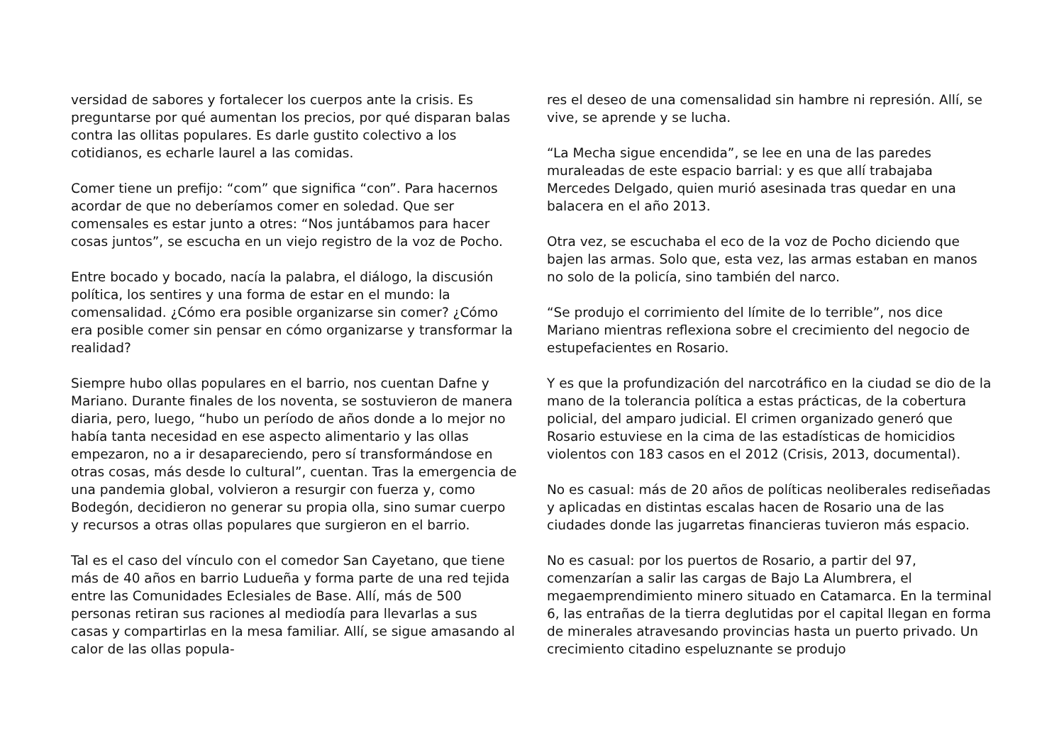versidad de sabores y fortalecer los cuerpos ante la crisis. Es preguntarse por qué aumentan los precios, por qué disparan balas contra las ollitas populares. Es darle gustito colectivo a los cotidianos, es echarle laurel a las comidas.
Comer tiene un prefijo: “com” que significa “con”. Para hacernos acordar de que no deberíamos comer en soledad. Que ser comensales es estar junto a otres: “Nos juntábamos para hacer cosas juntos”, se escucha en un viejo registro de la voz de Pocho.
Entre bocado y bocado, nacía la palabra, el diálogo, la discusión política, los sentires y una forma de estar en el mundo: la comensalidad. ¿Cómo era posible organizarse sin comer? ¿Cómo era posible comer sin pensar en cómo organizarse y transformar la realidad?
Siempre hubo ollas populares en el barrio, nos cuentan Dafne y Mariano. Durante finales de los noventa, se sostuvieron de manera diaria, pero, luego, “hubo un período de años donde a lo mejor no había tanta necesidad en ese aspecto alimentario y las ollas empezaron, no a ir desapareciendo, pero sí transformándose en otras cosas, más desde lo cultural”, cuentan. Tras la emergencia de una pandemia global, volvieron a resurgir con fuerza y, como Bodegón, decidieron no generar su propia olla, sino sumar cuerpo y recursos a otras ollas populares que surgieron en el barrio.
Tal es el caso del vínculo con el comedor San Cayetano, que tiene más de 40 años en barrio Ludueña y forma parte de una red tejida entre las Comunidades Eclesiales de Base. Allí, más de 500 personas retiran sus raciones al mediodía para llevarlas a sus casas y compartirlas en la mesa familiar. Allí, se sigue amasando al calor de las ollas popula-
res el deseo de una comensalidad sin hambre ni represión. Allí, se vive, se aprende y se lucha.
“La Mecha sigue encendida”, se lee en una de las paredes muraleadas de este espacio barrial: y es que allí trabajaba Mercedes Delgado, quien murió asesinada tras quedar en una balacera en el año 2013.
Otra vez, se escuchaba el eco de la voz de Pocho diciendo que bajen las armas. Solo que, esta vez, las armas estaban en manos no solo de la policía, sino también del narco.
“Se produjo el corrimiento del límite de lo terrible”, nos dice Mariano mientras reflexiona sobre el crecimiento del negocio de estupefacientes en Rosario.
Y es que la profundización del narcotráfico en la ciudad se dio de la mano de la tolerancia política a estas prácticas, de la cobertura policial, del amparo judicial. El crimen organizado generó que Rosario estuviese en la cima de las estadísticas de homicidios violentos con 183 casos en el 2012 (Crisis, 2013, documental).
No es casual: más de 20 años de políticas neoliberales rediseñadas y aplicadas en distintas escalas hacen de Rosario una de las ciudades donde las jugarretas financieras tuvieron más espacio.
No es casual: por los puertos de Rosario, a partir del 97, comenzarían a salir las cargas de Bajo La Alumbrera, el megaemprendimiento minero situado en Catamarca. En la terminal 6, las entrañas de la tierra deglutidas por el capital llegan en forma de minerales atravesando provincias hasta un puerto privado. Un crecimiento citadino espeluznante se produjo